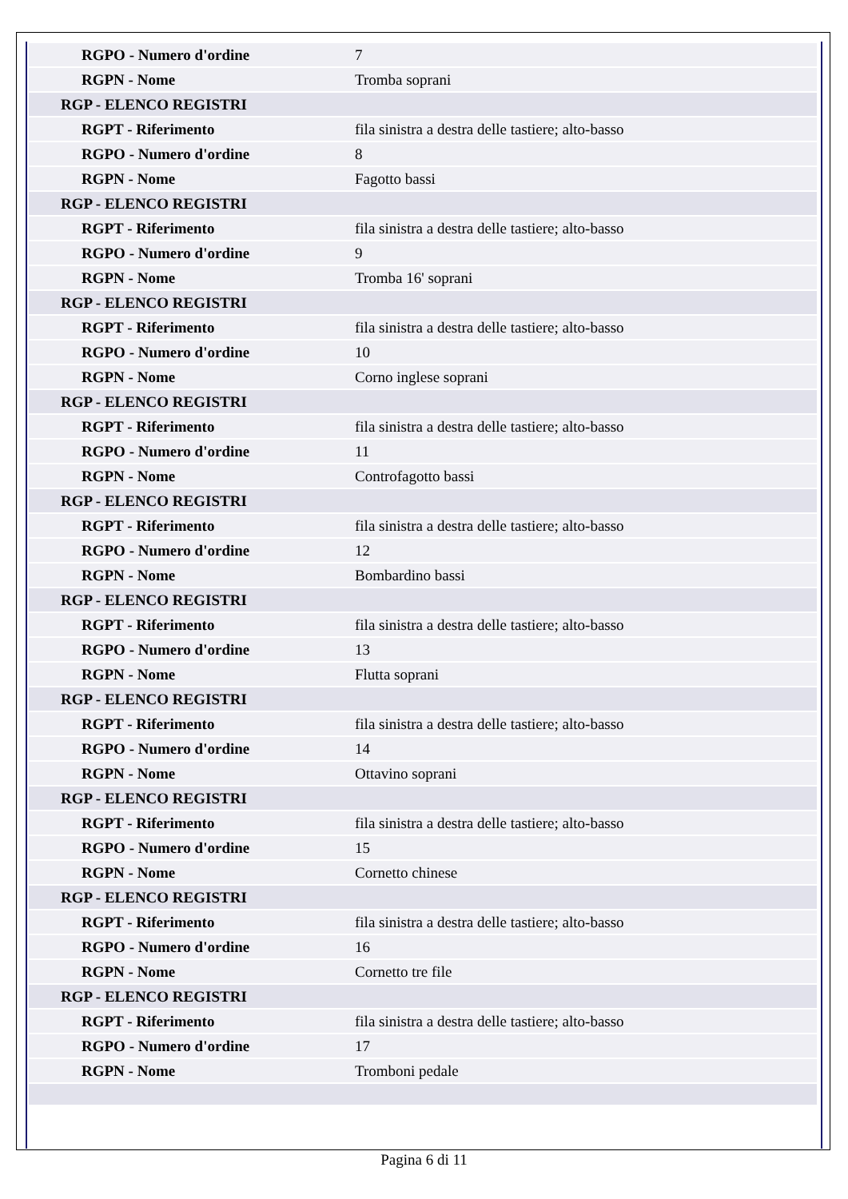| RGPO - Numero d'ordine | 7 |
| RGPN - Nome | Tromba soprani |
| RGP - ELENCO REGISTRI | |
| RGPT - Riferimento | fila sinistra a destra delle tastiere; alto-basso |
| RGPO - Numero d'ordine | 8 |
| RGPN - Nome | Fagotto bassi |
| RGP - ELENCO REGISTRI | |
| RGPT - Riferimento | fila sinistra a destra delle tastiere; alto-basso |
| RGPO - Numero d'ordine | 9 |
| RGPN - Nome | Tromba 16' soprani |
| RGP - ELENCO REGISTRI | |
| RGPT - Riferimento | fila sinistra a destra delle tastiere; alto-basso |
| RGPO - Numero d'ordine | 10 |
| RGPN - Nome | Corno inglese soprani |
| RGP - ELENCO REGISTRI | |
| RGPT - Riferimento | fila sinistra a destra delle tastiere; alto-basso |
| RGPO - Numero d'ordine | 11 |
| RGPN - Nome | Controfagotto bassi |
| RGP - ELENCO REGISTRI | |
| RGPT - Riferimento | fila sinistra a destra delle tastiere; alto-basso |
| RGPO - Numero d'ordine | 12 |
| RGPN - Nome | Bombardino bassi |
| RGP - ELENCO REGISTRI | |
| RGPT - Riferimento | fila sinistra a destra delle tastiere; alto-basso |
| RGPO - Numero d'ordine | 13 |
| RGPN - Nome | Flutta soprani |
| RGP - ELENCO REGISTRI | |
| RGPT - Riferimento | fila sinistra a destra delle tastiere; alto-basso |
| RGPO - Numero d'ordine | 14 |
| RGPN - Nome | Ottavino soprani |
| RGP - ELENCO REGISTRI | |
| RGPT - Riferimento | fila sinistra a destra delle tastiere; alto-basso |
| RGPO - Numero d'ordine | 15 |
| RGPN - Nome | Cornetto chinese |
| RGP - ELENCO REGISTRI | |
| RGPT - Riferimento | fila sinistra a destra delle tastiere; alto-basso |
| RGPO - Numero d'ordine | 16 |
| RGPN - Nome | Cornetto tre file |
| RGP - ELENCO REGISTRI | |
| RGPT - Riferimento | fila sinistra a destra delle tastiere; alto-basso |
| RGPO - Numero d'ordine | 17 |
| RGPN - Nome | Tromboni pedale |
Pagina 6 di 11